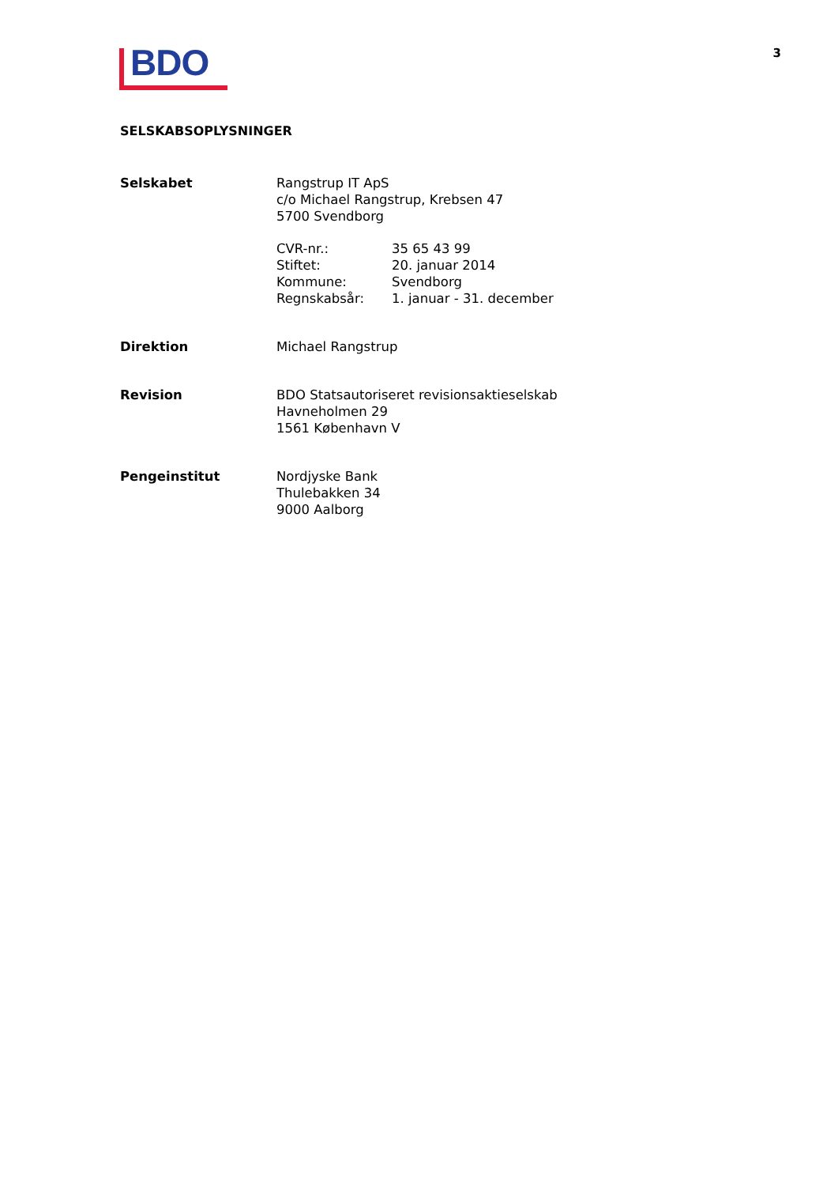BDO
3
SELSKABSOPLYSNINGER
| Selskabet | Rangstrup IT ApS c/o Michael Rangstrup, Krebsen 47 5700 Svendborg / CVR-nr.: / 35 65 43 99 / / Stiftet: / 20. januar 2014 / / Kommune: / Svendborg / / Regnskabsår: / 1. januar - 31. december / |
| Direktion | Michael Rangstrup |
| Revision | BDO Statsautoriseret revisionsaktieselskab Havneholmen 29 1561 København V |
| Pengeinstitut | Nordjyske Bank Thulebakken 34 9000 Aalborg |